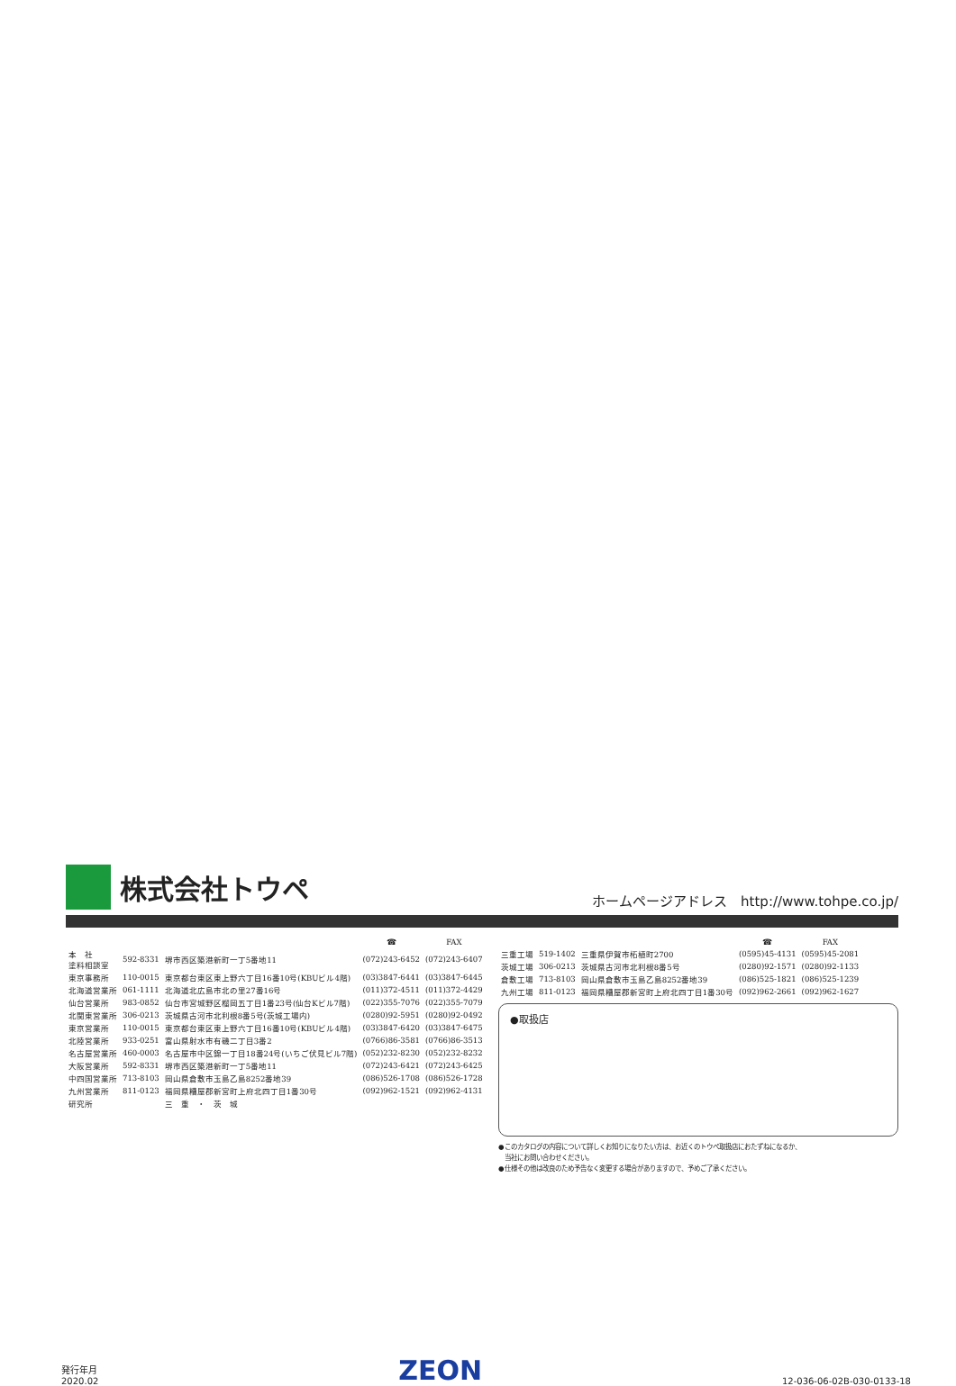株式会社トウペ
ホームページアドレス　http://www.tohpe.co.jp/
| | | | ☎ | FAX |
| --- | --- | --- | --- | --- |
| 本 社 塗料相談室 | 592-8331 | 堺市西区築港新町一丁5番地11 | (072)243-6452 | (072)243-6407 |
| 東京事務所 | 110-0015 | 東京都台東区東上野六丁目16番10号(KBUビル4階) | (03)3847-6441 | (03)3847-6445 |
| 北海道営業所 | 061-1111 | 北海道北広島市北の里27番16号 | (011)372-4511 | (011)372-4429 |
| 仙台営業所 | 983-0852 | 仙台市宮城野区榴岡五丁目1番23号(仙台Kビル7階) | (022)355-7076 | (022)355-7079 |
| 北関東営業所 | 306-0213 | 茨城県古河市北利根8番5号(茨城工場内) | (0280)92-5951 | (0280)92-0492 |
| 東京営業所 | 110-0015 | 東京都台東区東上野六丁目16番10号(KBUビル4階) | (03)3847-6420 | (03)3847-6475 |
| 北陸営業所 | 933-0251 | 富山県射水市有磯二丁目3番2 | (0766)86-3581 | (0766)86-3513 |
| 名古屋営業所 | 460-0003 | 名古屋市中区錦一丁目18番24号(いちご伏見ビル7階) | (052)232-8230 | (052)232-8232 |
| 大阪営業所 | 592-8331 | 堺市西区築港新町一丁5番地11 | (072)243-6421 | (072)243-6425 |
| 中四国営業所 | 713-8103 | 岡山県倉敷市玉島乙島8252番地39 | (086)526-1708 | (086)526-1728 |
| 九州営業所 | 811-0123 | 福岡県糟屋郡新宮町上府北四丁目1番30号 | (092)962-1521 | (092)962-4131 |
| 研究所 | | 三 重 ・ 茨 城 | | |
| | | | ☎ | FAX |
| --- | --- | --- | --- | --- |
| 三重工場 | 519-1402 | 三重県伊賀市柘植町2700 | (0595)45-4131 | (0595)45-2081 |
| 茨城工場 | 306-0213 | 茨城県古河市北利根8番5号 | (0280)92-1571 | (0280)92-1133 |
| 倉敷工場 | 713-8103 | 岡山県倉敷市玉島乙島8252番地39 | (086)525-1821 | (086)525-1239 |
| 九州工場 | 811-0123 | 福岡県糟屋郡新宮町上府北四丁目1番30号 | (092)962-2661 | (092)962-1627 |
●取扱店
●このカタログの内容について詳しくお知りになりたい方は、お近くのトウペ取扱店におたずねになるか、
　当社にお問い合わせください。
●仕様その他は改良のため予告なく変更する場合がありますので、予めご了承ください。
発行年月
2020.02
ZEON
12-036-06-02B-030-0133-18